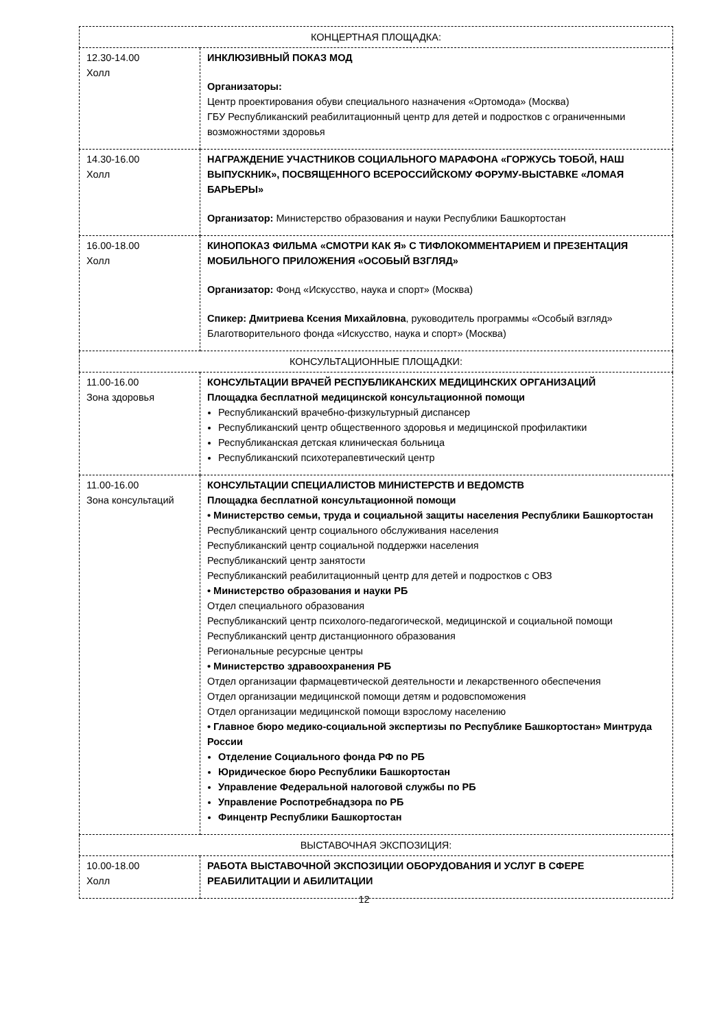| КОНЦЕРТНАЯ ПЛОЩАДКА: | |
| 12.30-14.00 Холл | ИНКЛЮЗИВНЫЙ ПОКАЗ МОД Организаторы: Центр проектирования обуви специального назначения «Ортомода» (Москва) ГБУ Республиканский реабилитационный центр для детей и подростков с ограниченными возможностями здоровья |
| 14.30-16.00 Холл | НАГРАЖДЕНИЕ УЧАСТНИКОВ СОЦИАЛЬНОГО МАРАФОНА «ГОРЖУСЬ ТОБОЙ, НАШ ВЫПУСКНИК», ПОСВЯЩЕННОГО ВСЕРОССИЙСКОМУ ФОРУМУ-ВЫСТАВКЕ «ЛОМАЯ БАРЬЕРЫ» Организатор: Министерство образования и науки Республики Башкортостан |
| 16.00-18.00 Холл | КИНОПОКАЗ ФИЛЬМА «СМОТРИ КАК Я» С ТИФЛОКОММЕНТАРИЕМ И ПРЕЗЕНТАЦИЯ МОБИЛЬНОГО ПРИЛОЖЕНИЯ «ОСОБЫЙ ВЗГЛЯД» Организатор: Фонд «Искусство, наука и спорт» (Москва) Спикер: Дмитриева Ксения Михайловна , руководитель программы «Особый взгляд» Благотворительного фонда «Искусство, наука и спорт» (Москва) |
| КОНСУЛЬТАЦИОННЫЕ ПЛОЩАДКИ: | |
| 11.00-16.00 Зона здоровья | КОНСУЛЬТАЦИИ ВРАЧЕЙ РЕСПУБЛИКАНСКИХ МЕДИЦИНСКИХ ОРГАНИЗАЦИЙ Площадка бесплатной медицинской консультационной помощи Республиканский врачебно-физкультурный диспансер Республиканский центр общественного здоровья и медицинской профилактики Республиканская детская клиническая больница Республиканский психотерапевтический центр |
| 11.00-16.00 Зона консультаций | КОНСУЛЬТАЦИИ СПЕЦИАЛИСТОВ МИНИСТЕРСТВ И ВЕДОМСТВ Площадка бесплатной консультационной помощи • Министерство семьи, труда и социальной защиты населения Республики Башкортостан Республиканский центр социального обслуживания населения Республиканский центр социальной поддержки населения Республиканский центр занятости Республиканский реабилитационный центр для детей и подростков с ОВЗ • Министерство образования и науки РБ Отдел специального образования Республиканский центр психолого-педагогической, медицинской и социальной помощи Республиканский центр дистанционного образования Региональные ресурсные центры • Министерство здравоохранения РБ Отдел организации фармацевтической деятельности и лекарственного обеспечения Отдел организации медицинской помощи детям и родовспоможения Отдел организации медицинской помощи взрослому населению • Главное бюро медико-социальной экспертизы по Республике Башкортостан» Минтруда России Отделение Социального фонда РФ по РБ Юридическое бюро Республики Башкортостан Управление Федеральной налоговой службы по РБ Управление Роспотребнадзора по РБ Финцентр Республики Башкортостан |
| ВЫСТАВОЧНАЯ ЭКСПОЗИЦИЯ: | |
| 10.00-18.00 Холл | РАБОТА ВЫСТАВОЧНОЙ ЭКСПОЗИЦИИ ОБОРУДОВАНИЯ И УСЛУГ В СФЕРЕ РЕАБИЛИТАЦИИ И АБИЛИТАЦИИ |
12